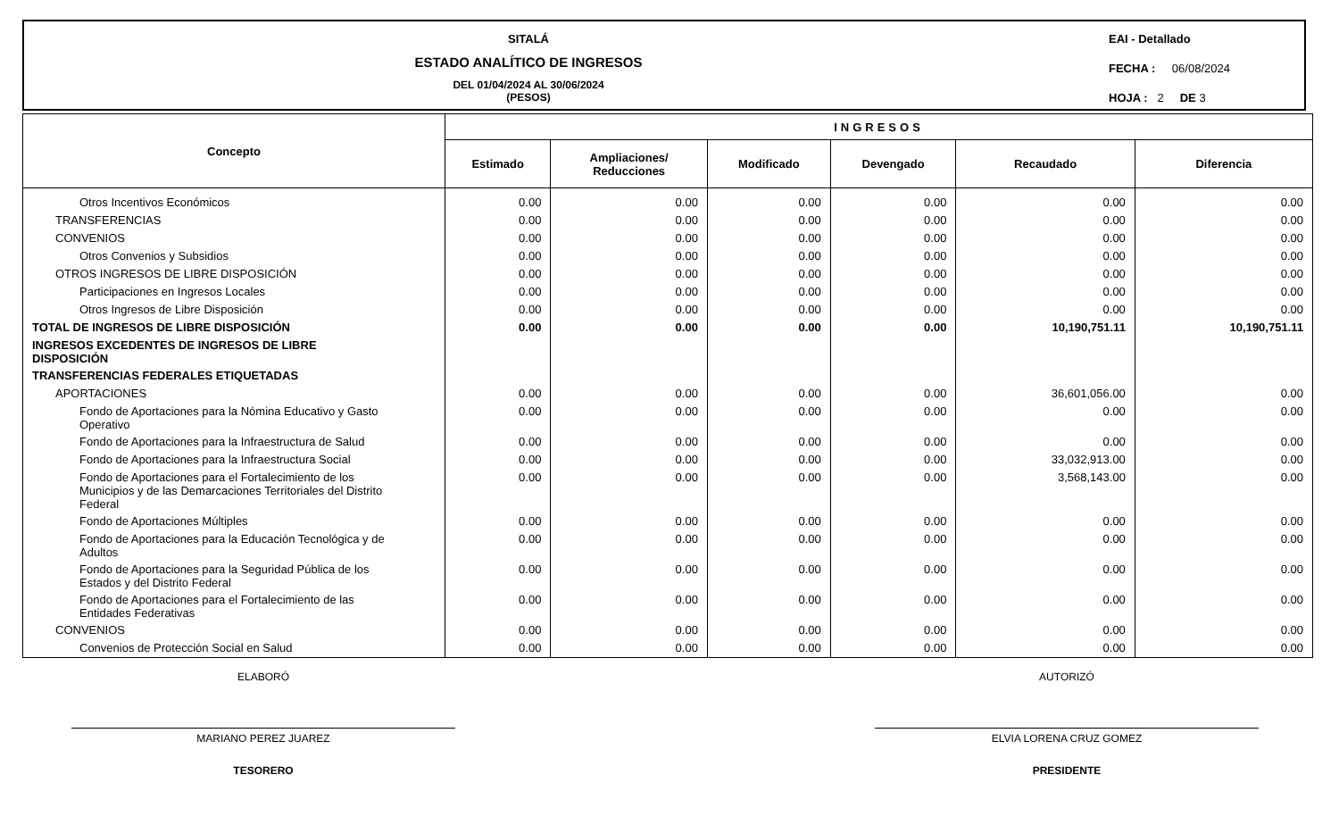SITALÁ
ESTADO ANALÍTICO DE INGRESOS
DEL 01/04/2024 AL 30/06/2024
(PESOS)
EAI - Detallado
FECHA : 06/08/2024
HOJA : 2 DE 3
| Concepto | INGRESOS | | | | | |
| --- | --- | --- | --- | --- | --- | --- |
| | Estimado | Ampliaciones/ Reducciones | Modificado | Devengado | Recaudado | Diferencia |
| Otros Incentivos Económicos | 0.00 | 0.00 | 0.00 | 0.00 | 0.00 | 0.00 |
| TRANSFERENCIAS | 0.00 | 0.00 | 0.00 | 0.00 | 0.00 | 0.00 |
| CONVENIOS | 0.00 | 0.00 | 0.00 | 0.00 | 0.00 | 0.00 |
| Otros Convenios y Subsidios | 0.00 | 0.00 | 0.00 | 0.00 | 0.00 | 0.00 |
| OTROS INGRESOS DE LIBRE DISPOSICIÓN | 0.00 | 0.00 | 0.00 | 0.00 | 0.00 | 0.00 |
| Participaciones en Ingresos Locales | 0.00 | 0.00 | 0.00 | 0.00 | 0.00 | 0.00 |
| Otros Ingresos de Libre Disposición | 0.00 | 0.00 | 0.00 | 0.00 | 0.00 | 0.00 |
| TOTAL DE INGRESOS DE LIBRE DISPOSICIÓN | 0.00 | 0.00 | 0.00 | 0.00 | 10,190,751.11 | 10,190,751.11 |
| INGRESOS EXCEDENTES DE INGRESOS DE LIBRE DISPOSICIÓN | | | | | | |
| TRANSFERENCIAS FEDERALES ETIQUETADAS | | | | | | |
| APORTACIONES | 0.00 | 0.00 | 0.00 | 0.00 | 36,601,056.00 | 0.00 |
| Fondo de Aportaciones para la Nómina Educativo y Gasto Operativo | 0.00 | 0.00 | 0.00 | 0.00 | 0.00 | 0.00 |
| Fondo de Aportaciones para la Infraestructura de Salud | 0.00 | 0.00 | 0.00 | 0.00 | 0.00 | 0.00 |
| Fondo de Aportaciones para la Infraestructura Social | 0.00 | 0.00 | 0.00 | 0.00 | 33,032,913.00 | 0.00 |
| Fondo de Aportaciones para el Fortalecimiento de los Municipios y de las Demarcaciones Territoriales del Distrito Federal | 0.00 | 0.00 | 0.00 | 0.00 | 3,568,143.00 | 0.00 |
| Fondo de Aportaciones Múltiples | 0.00 | 0.00 | 0.00 | 0.00 | 0.00 | 0.00 |
| Fondo de Aportaciones para la Educación Tecnológica y de Adultos | 0.00 | 0.00 | 0.00 | 0.00 | 0.00 | 0.00 |
| Fondo de Aportaciones para la Seguridad Pública de los Estados y del Distrito Federal | 0.00 | 0.00 | 0.00 | 0.00 | 0.00 | 0.00 |
| Fondo de Aportaciones para el Fortalecimiento de las Entidades Federativas | 0.00 | 0.00 | 0.00 | 0.00 | 0.00 | 0.00 |
| CONVENIOS | 0.00 | 0.00 | 0.00 | 0.00 | 0.00 | 0.00 |
| Convenios de Protección Social en Salud | 0.00 | 0.00 | 0.00 | 0.00 | 0.00 | 0.00 |
ELABORÓ
MARIANO PEREZ JUAREZ
TESORERO
AUTORIZÓ
ELVIA LORENA CRUZ GOMEZ
PRESIDENTE